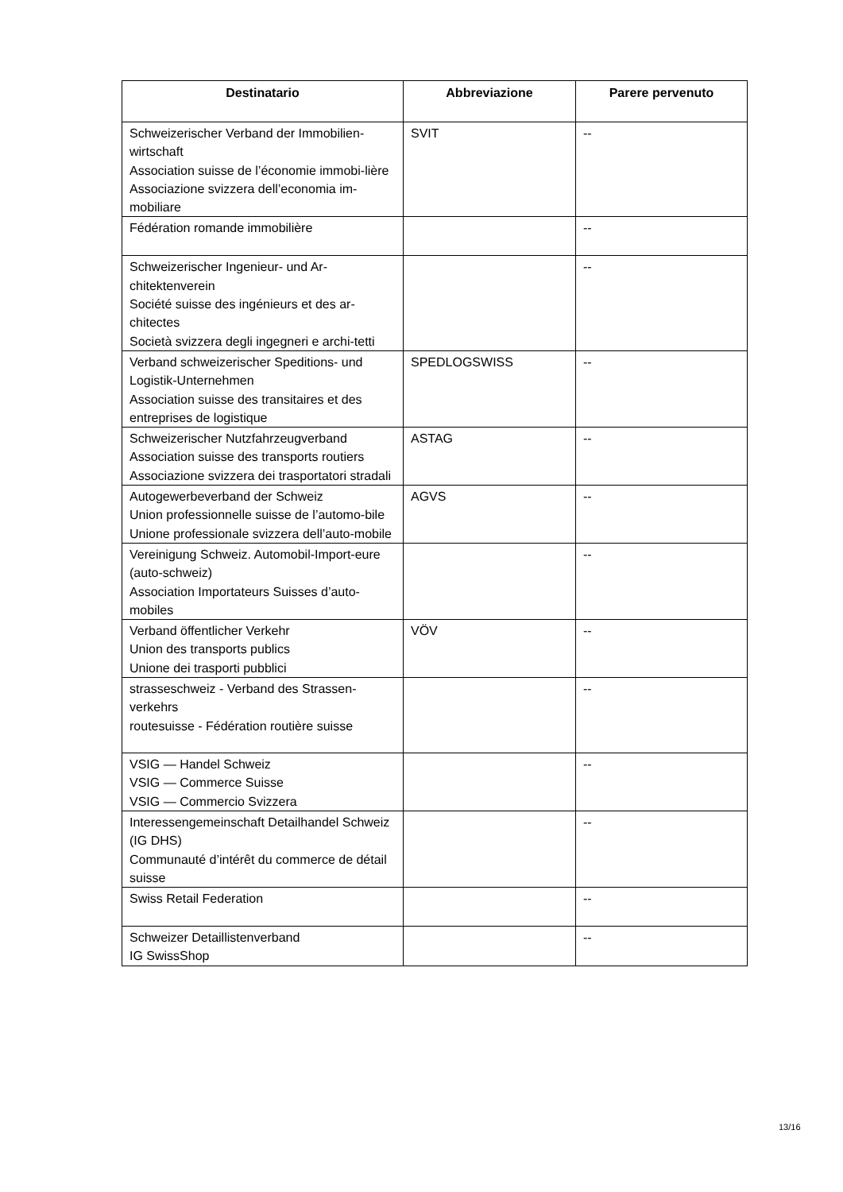| Destinatario | Abbreviazione | Parere pervenuto |
| --- | --- | --- |
| Schweizerischer Verband der Immobilien-wirtschaft Association suisse de l’économie immobi-lière Associazione svizzera dell’economia im-mobiliare | SVIT | -- |
| Fédération romande immobilière | | -- |
| Schweizerischer Ingenieur- und Ar-chitektenverein Société suisse des ingénieurs et des ar-chitectes Società svizzera degli ingegneri e archi-tetti | | -- |
| Verband schweizerischer Speditions- und Logistik-Unternehmen Association suisse des transitaires et des entreprises de logistique | SPEDLOGSWISS | -- |
| Schweizerischer Nutzfahrzeugverband Association suisse des transports routiers Associazione svizzera dei trasportatori stradali | ASTAG | -- |
| Autogewerbeverband der Schweiz Union professionnelle suisse de l’automo-bile Unione professionale svizzera dell’auto-mobile | AGVS | -- |
| Vereinigung Schweiz. Automobil-Import-eure (auto-schweiz) Association Importateurs Suisses d’auto-mobiles | | -- |
| Verband öffentlicher Verkehr Union des transports publics Unione dei trasporti pubblici | VÖV | -- |
| strasseschweiz - Verband des Strassen-verkehrs routesuisse - Fédération routière suisse | | -- |
| VSIG — Handel Schweiz VSIG — Commerce Suisse VSIG — Commercio Svizzera | | -- |
| Interessengemeinschaft Detailhandel Schweiz (IG DHS) Communauté d’intérêt du commerce de détail suisse | | -- |
| Swiss Retail Federation | | -- |
| Schweizer Detaillistenverband IG SwissShop | | -- |
13/16